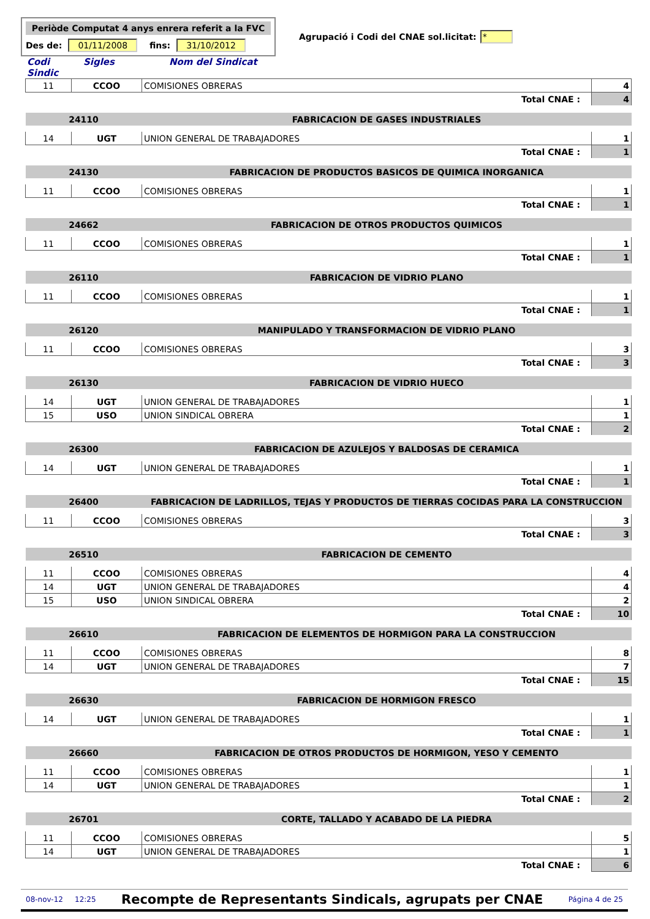Periòde Computat 4 anys enrera referit a la FVC
Des de: 01/11/2008 fins: 31/10/2012
Agrupació i Codi del CNAE sol.licitat: *
Codi Sindic Sigles Nom del Sindicat
| 11 | CCOO | COMISIONES OBRERAS | 4 |
| Total CNAE : | | | 4 |
| 24110 | | FABRICACION DE GASES INDUSTRIALES | |
| 14 | UGT | UNION GENERAL DE TRABAJADORES | 1 |
| Total CNAE : | | | 1 |
| 24130 | | FABRICACION DE PRODUCTOS BASICOS DE QUIMICA INORGANICA | |
| 11 | CCOO | COMISIONES OBRERAS | 1 |
| Total CNAE : | | | 1 |
| 24662 | | FABRICACION DE OTROS PRODUCTOS QUIMICOS | |
| 11 | CCOO | COMISIONES OBRERAS | 1 |
| Total CNAE : | | | 1 |
| 26110 | | FABRICACION DE VIDRIO PLANO | |
| 11 | CCOO | COMISIONES OBRERAS | 1 |
| Total CNAE : | | | 1 |
| 26120 | | MANIPULADO Y TRANSFORMACION DE VIDRIO PLANO | |
| 11 | CCOO | COMISIONES OBRERAS | 3 |
| Total CNAE : | | | 3 |
| 26130 | | FABRICACION DE VIDRIO HUECO | |
| 14 | UGT | UNION GENERAL DE TRABAJADORES | 1 |
| 15 | USO | UNION SINDICAL OBRERA | 1 |
| Total CNAE : | | | 2 |
| 26300 | | FABRICACION DE AZULEJOS Y BALDOSAS DE CERAMICA | |
| 14 | UGT | UNION GENERAL DE TRABAJADORES | 1 |
| Total CNAE : | | | 1 |
| 26400 | | FABRICACION DE LADRILLOS, TEJAS Y PRODUCTOS DE TIERRAS COCIDAS PARA LA CONSTRUCCION | |
| 11 | CCOO | COMISIONES OBRERAS | 3 |
| Total CNAE : | | | 3 |
| 26510 | | FABRICACION DE CEMENTO | |
| 11 | CCOO | COMISIONES OBRERAS | 4 |
| 14 | UGT | UNION GENERAL DE TRABAJADORES | 4 |
| 15 | USO | UNION SINDICAL OBRERA | 2 |
| Total CNAE : | | | 10 |
| 26610 | | FABRICACION DE ELEMENTOS DE HORMIGON PARA LA CONSTRUCCION | |
| 11 | CCOO | COMISIONES OBRERAS | 8 |
| 14 | UGT | UNION GENERAL DE TRABAJADORES | 7 |
| Total CNAE : | | | 15 |
| 26630 | | FABRICACION DE HORMIGON FRESCO | |
| 14 | UGT | UNION GENERAL DE TRABAJADORES | 1 |
| Total CNAE : | | | 1 |
| 26660 | | FABRICACION DE OTROS PRODUCTOS DE HORMIGON, YESO Y CEMENTO | |
| 11 | CCOO | COMISIONES OBRERAS | 1 |
| 14 | UGT | UNION GENERAL DE TRABAJADORES | 1 |
| Total CNAE : | | | 2 |
| 26701 | | CORTE, TALLADO Y ACABADO DE LA PIEDRA | |
| 11 | CCOO | COMISIONES OBRERAS | 5 |
| 14 | UGT | UNION GENERAL DE TRABAJADORES | 1 |
| Total CNAE : | | | 6 |
08-nov-12 12:25 Recompte de Representants Sindicals, agrupats per CNAE Página 4 de 25